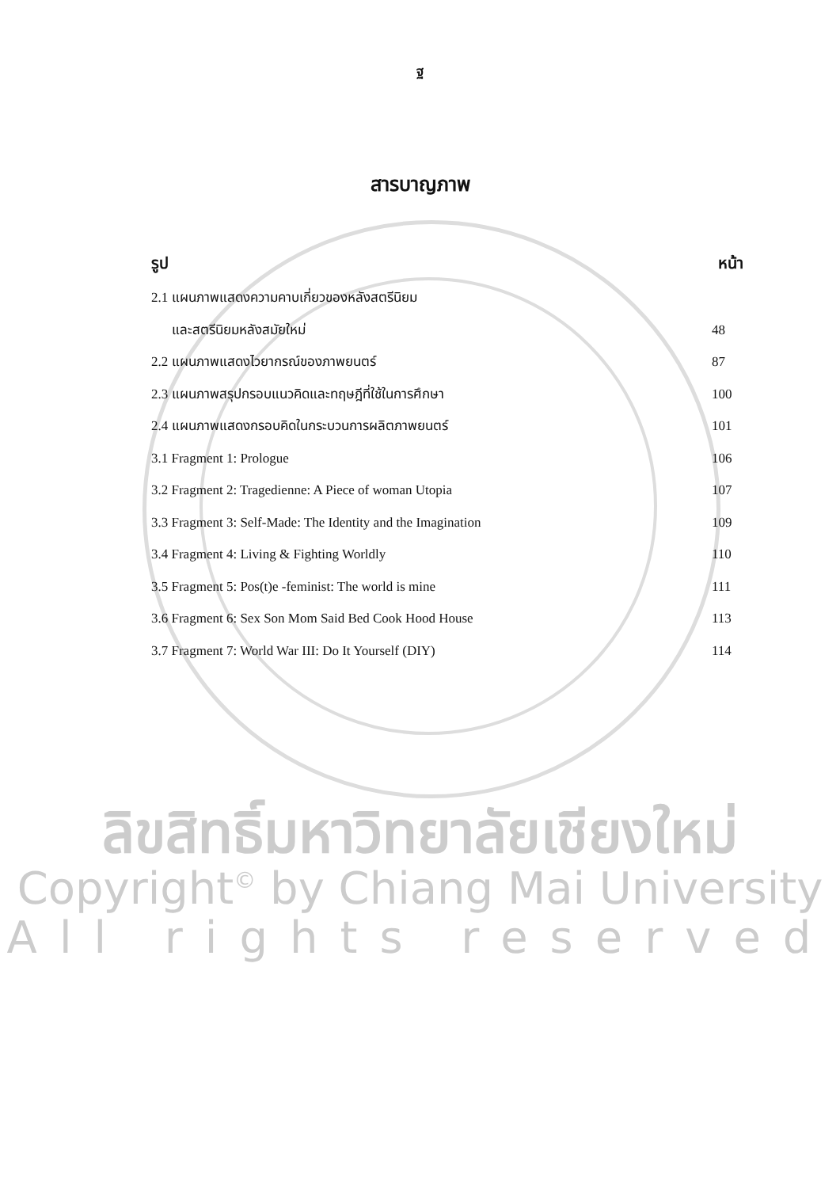ฐ
สารบาญภาพ
| รูป | หน้า | |
| --- | --- | --- |
| 2.1 แผนภาพแสดงความคาบเกี่ยวของหลังสตรีนิยม | | |
| และสตรีนิยมหลังสมัยใหม่ | | 48 |
| 2.2 แผนภาพแสดงไวยากรณ์ของภาพยนตร์ | | 87 |
| 2.3 แผนภาพสรุปกรอบแนวคิดและทฤษฎีที่ใช้ในการศึกษา | | 100 |
| 2.4 แผนภาพแสดงกรอบคิดในกระบวนการผลิตภาพยนตร์ | | 101 |
| 3.1 Fragment 1: Prologue | | 106 |
| 3.2 Fragment 2: Tragedienne: A Piece of woman Utopia | | 107 |
| 3.3 Fragment 3: Self-Made: The Identity and the Imagination | | 109 |
| 3.4 Fragment 4: Living & Fighting Worldly | | 110 |
| 3.5 Fragment 5: Pos(t)e -feminist: The world is mine | | 111 |
| 3.6 Fragment 6: Sex Son Mom Said Bed Cook Hood House | | 113 |
| 3.7 Fragment 7: World War III: Do It Yourself (DIY) | | 114 |
ลิขสิทธิ์มหาวิทยาลัยเชียงใหม่
Copyright<sup>©</sup> by Chiang Mai University
All rights reserved